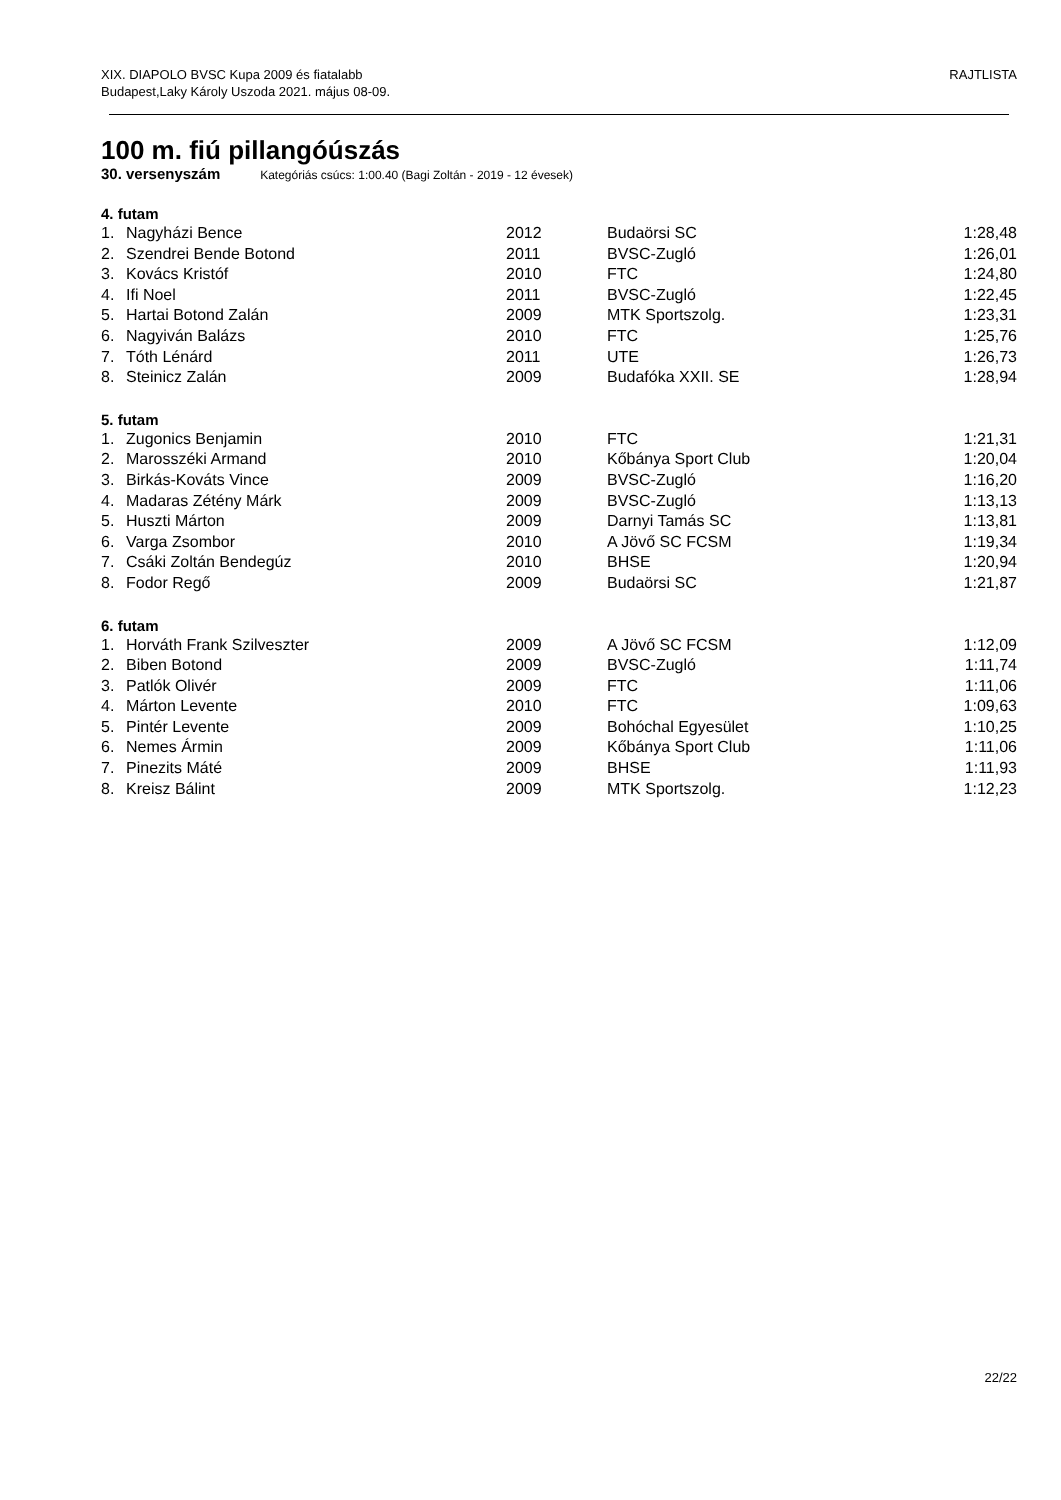XIX. DIAPOLO BVSC Kupa 2009 és fiatalabb
Budapest,Laky Károly Uszoda 2021. május 08-09.
RAJTLISTA
100 m. fiú pillangóúszás
30. versenyszám Kategóriás csúcs: 1:00.40 (Bagi Zoltán - 2019 - 12 évesek)
4. futam
| 1. | Nagyházi Bence | 2012 | Budaörsi SC | 1:28,48 |
| 2. | Szendrei Bende Botond | 2011 | BVSC-Zugló | 1:26,01 |
| 3. | Kovács Kristóf | 2010 | FTC | 1:24,80 |
| 4. | Ifi Noel | 2011 | BVSC-Zugló | 1:22,45 |
| 5. | Hartai Botond Zalán | 2009 | MTK Sportszolg. | 1:23,31 |
| 6. | Nagyiván Balázs | 2010 | FTC | 1:25,76 |
| 7. | Tóth Lénárd | 2011 | UTE | 1:26,73 |
| 8. | Steinicz Zalán | 2009 | Budafóka XXII. SE | 1:28,94 |
5. futam
| 1. | Zugonics Benjamin | 2010 | FTC | 1:21,31 |
| 2. | Marosszéki Armand | 2010 | Kőbánya Sport Club | 1:20,04 |
| 3. | Birkás-Kováts Vince | 2009 | BVSC-Zugló | 1:16,20 |
| 4. | Madaras Zétény Márk | 2009 | BVSC-Zugló | 1:13,13 |
| 5. | Huszti Márton | 2009 | Darnyi Tamás SC | 1:13,81 |
| 6. | Varga Zsombor | 2010 | A Jövő SC FCSM | 1:19,34 |
| 7. | Csáki Zoltán Bendegúz | 2010 | BHSE | 1:20,94 |
| 8. | Fodor Regő | 2009 | Budaörsi SC | 1:21,87 |
6. futam
| 1. | Horváth Frank Szilveszter | 2009 | A Jövő SC FCSM | 1:12,09 |
| 2. | Biben Botond | 2009 | BVSC-Zugló | 1:11,74 |
| 3. | Patlók Olivér | 2009 | FTC | 1:11,06 |
| 4. | Márton Levente | 2010 | FTC | 1:09,63 |
| 5. | Pintér Levente | 2009 | Bohóchal Egyesület | 1:10,25 |
| 6. | Nemes Ármin | 2009 | Kőbánya Sport Club | 1:11,06 |
| 7. | Pinezits Máté | 2009 | BHSE | 1:11,93 |
| 8. | Kreisz Bálint | 2009 | MTK Sportszolg. | 1:12,23 |
22/22